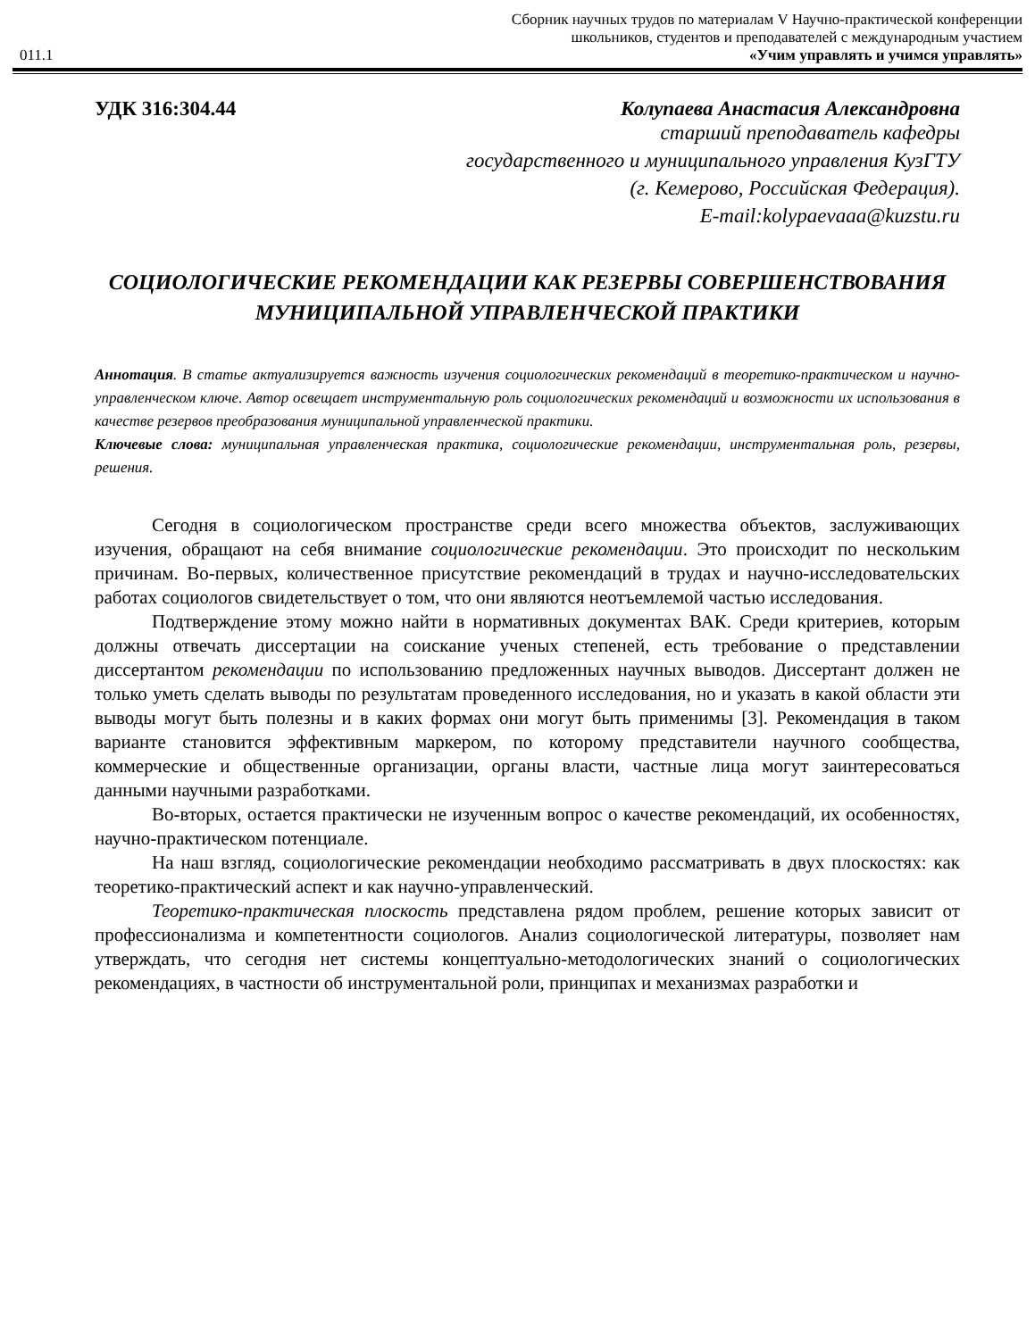011.1
Сборник научных трудов по материалам V Научно-практической конференции
школьников, студентов и преподавателей с международным участием
«Учим управлять и учимся управлять»
УДК 316:304.44 Колупаева Анастасия Александровна
старший преподаватель кафедры
государственного и муниципального управления КузГТУ
(г. Кемерово, Российская Федерация).
E-mail:kolypaevaaa@kuzstu.ru
СОЦИОЛОГИЧЕСКИЕ РЕКОМЕНДАЦИИ КАК РЕЗЕРВЫ СОВЕРШЕНСТВОВАНИЯ МУНИЦИПАЛЬНОЙ УПРАВЛЕНЧЕСКОЙ ПРАКТИКИ
Аннотация. В статье актуализируется важность изучения социологических рекомендаций в теоретико-практическом и научно-управленческом ключе. Автор освещает инструментальную роль социологических рекомендаций и возможности их использования в качестве резервов преобразования муниципальной управленческой практики.
Ключевые слова: муниципальная управленческая практика, социологические рекомендации, инструментальная роль, резервы, решения.
Сегодня в социологическом пространстве среди всего множества объектов, заслуживающих изучения, обращают на себя внимание социологические рекомендации. Это происходит по нескольким причинам. Во-первых, количественное присутствие рекомендаций в трудах и научно-исследовательских работах социологов свидетельствует о том, что они являются неотъемлемой частью исследования.
Подтверждение этому можно найти в нормативных документах ВАК. Среди критериев, которым должны отвечать диссертации на соискание ученых степеней, есть требование о представлении диссертантом рекомендации по использованию предложенных научных выводов. Диссертант должен не только уметь сделать выводы по результатам проведенного исследования, но и указать в какой области эти выводы могут быть полезны и в каких формах они могут быть применимы [3]. Рекомендация в таком варианте становится эффективным маркером, по которому представители научного сообщества, коммерческие и общественные организации, органы власти, частные лица могут заинтересоваться данными научными разработками.
Во-вторых, остается практически не изученным вопрос о качестве рекомендаций, их особенностях, научно-практическом потенциале.
На наш взгляд, социологические рекомендации необходимо рассматривать в двух плоскостях: как теоретико-практический аспект и как научно-управленческий.
Теоретико-практическая плоскость представлена рядом проблем, решение которых зависит от профессионализма и компетентности социологов. Анализ социологической литературы, позволяет нам утверждать, что сегодня нет системы концептуально-методологических знаний о социологических рекомендациях, в частности об инструментальной роли, принципах и механизмах разработки и